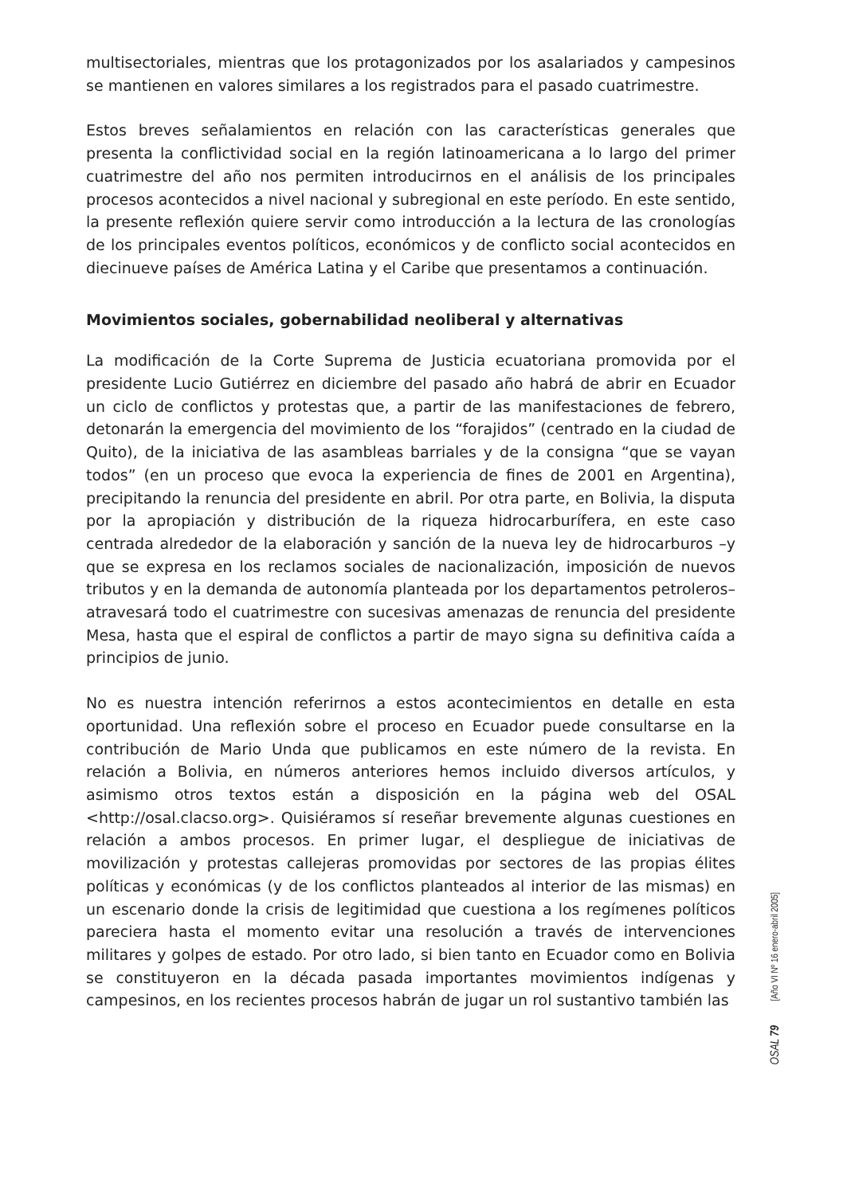multisectoriales, mientras que los protagonizados por los asalariados y campesinos se mantienen en valores similares a los registrados para el pasado cuatrimestre.
Estos breves señalamientos en relación con las características generales que presenta la conflictividad social en la región latinoamericana a lo largo del primer cuatrimestre del año nos permiten introducirnos en el análisis de los principales procesos acontecidos a nivel nacional y subregional en este período. En este sentido, la presente reflexión quiere servir como introducción a la lectura de las cronologías de los principales eventos políticos, económicos y de conflicto social acontecidos en diecinueve países de América Latina y el Caribe que presentamos a continuación.
Movimientos sociales, gobernabilidad neoliberal y alternativas
La modificación de la Corte Suprema de Justicia ecuatoriana promovida por el presidente Lucio Gutiérrez en diciembre del pasado año habrá de abrir en Ecuador un ciclo de conflictos y protestas que, a partir de las manifestaciones de febrero, detonarán la emergencia del movimiento de los “forajidos” (centrado en la ciudad de Quito), de la iniciativa de las asambleas barriales y de la consigna “que se vayan todos” (en un proceso que evoca la experiencia de fines de 2001 en Argentina), precipitando la renuncia del presidente en abril. Por otra parte, en Bolivia, la disputa por la apropiación y distribución de la riqueza hidrocarburífera, en este caso centrada alrededor de la elaboración y sanción de la nueva ley de hidrocarburos –y que se expresa en los reclamos sociales de nacionalización, imposición de nuevos tributos y en la demanda de autonomía planteada por los departamentos petroleros– atravesará todo el cuatrimestre con sucesivas amenazas de renuncia del presidente Mesa, hasta que el espiral de conflictos a partir de mayo signa su definitiva caída a principios de junio.
No es nuestra intención referirnos a estos acontecimientos en detalle en esta oportunidad. Una reflexión sobre el proceso en Ecuador puede consultarse en la contribución de Mario Unda que publicamos en este número de la revista. En relación a Bolivia, en números anteriores hemos incluido diversos artículos, y asimismo otros textos están a disposición en la página web del OSAL <http://osal.clacso.org>. Quisiéramos sí reseñar brevemente algunas cuestiones en relación a ambos procesos. En primer lugar, el despliegue de iniciativas de movilización y protestas callejeras promovidas por sectores de las propias élites políticas y económicas (y de los conflictos planteados al interior de las mismas) en un escenario donde la crisis de legitimidad que cuestiona a los regímenes políticos pareciera hasta el momento evitar una resolución a través de intervenciones militares y golpes de estado. Por otro lado, si bien tanto en Ecuador como en Bolivia se constituyeron en la década pasada importantes movimientos indígenas y campesinos, en los recientes procesos habrán de jugar un rol sustantivo también las
[Año VI Nº 16 enero-abril 2005]
OSAL 79